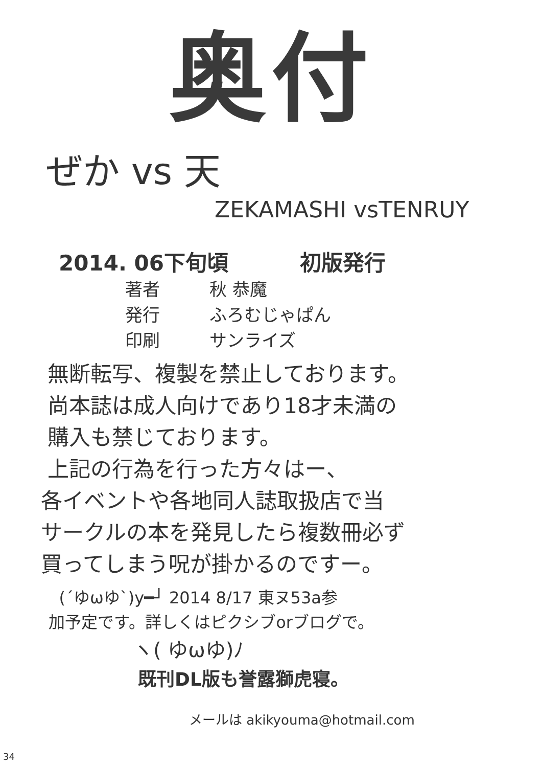奥付
ぜか vs 天
ZEKAMASHI vsTENRUY
2014. 06下旬頃 初版発行
著者 秋 恭魔
発行 ふろむじゃぱん
印刷 サンライズ
無断転写、複製を禁止しております。
尚本誌は成人向けであり18才未満の
購入も禁じております。
上記の行為を行った方々はー、
各イベントや各地同人誌取扱店で当
サークルの本を発見したら複数冊必ず
買ってしまう呪が掛かるのですー。
(´ゆωゆ`)y━┘ 2014 8/17 東ヌ53a参
加予定です。詳しくはピクシブorブログで。
ヽ( ゆωゆ)ﾉ
既刊DL版も誉露獅虎寝。
メールは akikyouma@hotmail.com
34